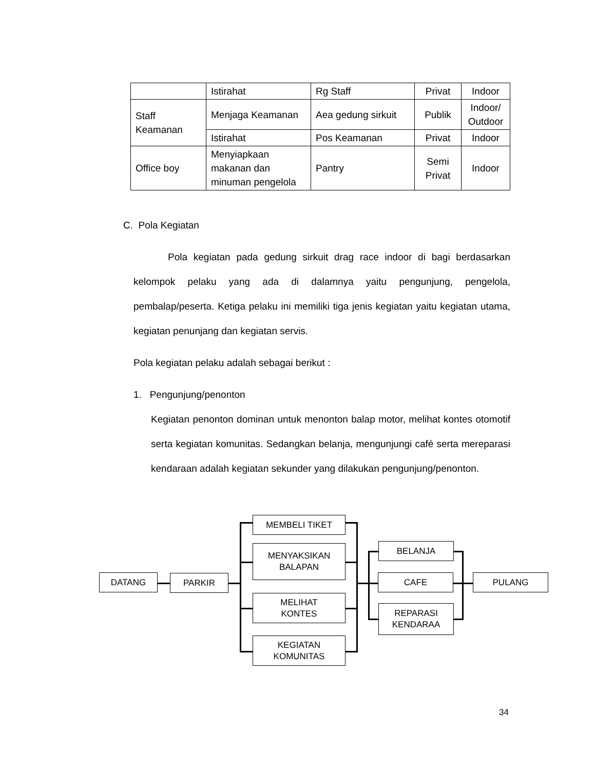| | Istirahat | Rg Staff | Privat | Indoor |
| Staff Keamanan | Menjaga Keamanan | Aea gedung sirkuit | Publik | Indoor/ Outdoor |
| | Istirahat | Pos Keamanan | Privat | Indoor |
| Office boy | Menyiapkaan makanan dan minuman pengelola | Pantry | Semi Privat | Indoor |
C. Pola Kegiatan
Pola kegiatan pada gedung sirkuit drag race indoor di bagi berdasarkan kelompok pelaku yang ada di dalamnya yaitu pengunjung, pengelola, pembalap/peserta. Ketiga pelaku ini memiliki tiga jenis kegiatan yaitu kegiatan utama, kegiatan penunjang dan kegiatan servis.
Pola kegiatan pelaku adalah sebagai berikut :
1. Pengunjung/penonton
Kegiatan penonton dominan untuk menonton balap motor, melihat kontes otomotif serta kegiatan komunitas. Sedangkan belanja, mengunjungi café serta mereparasi kendaraan adalah kegiatan sekunder yang dilakukan pengunjung/penonton.
DATANG PARKIR
MEMBELI TIKET
MENYAKSIKAN
BALAPAN
MELIHAT
KONTES
KEGIATAN
KOMUNITAS
BELANJA
CAFE
REPARASI
KENDARAA
PULANG
34